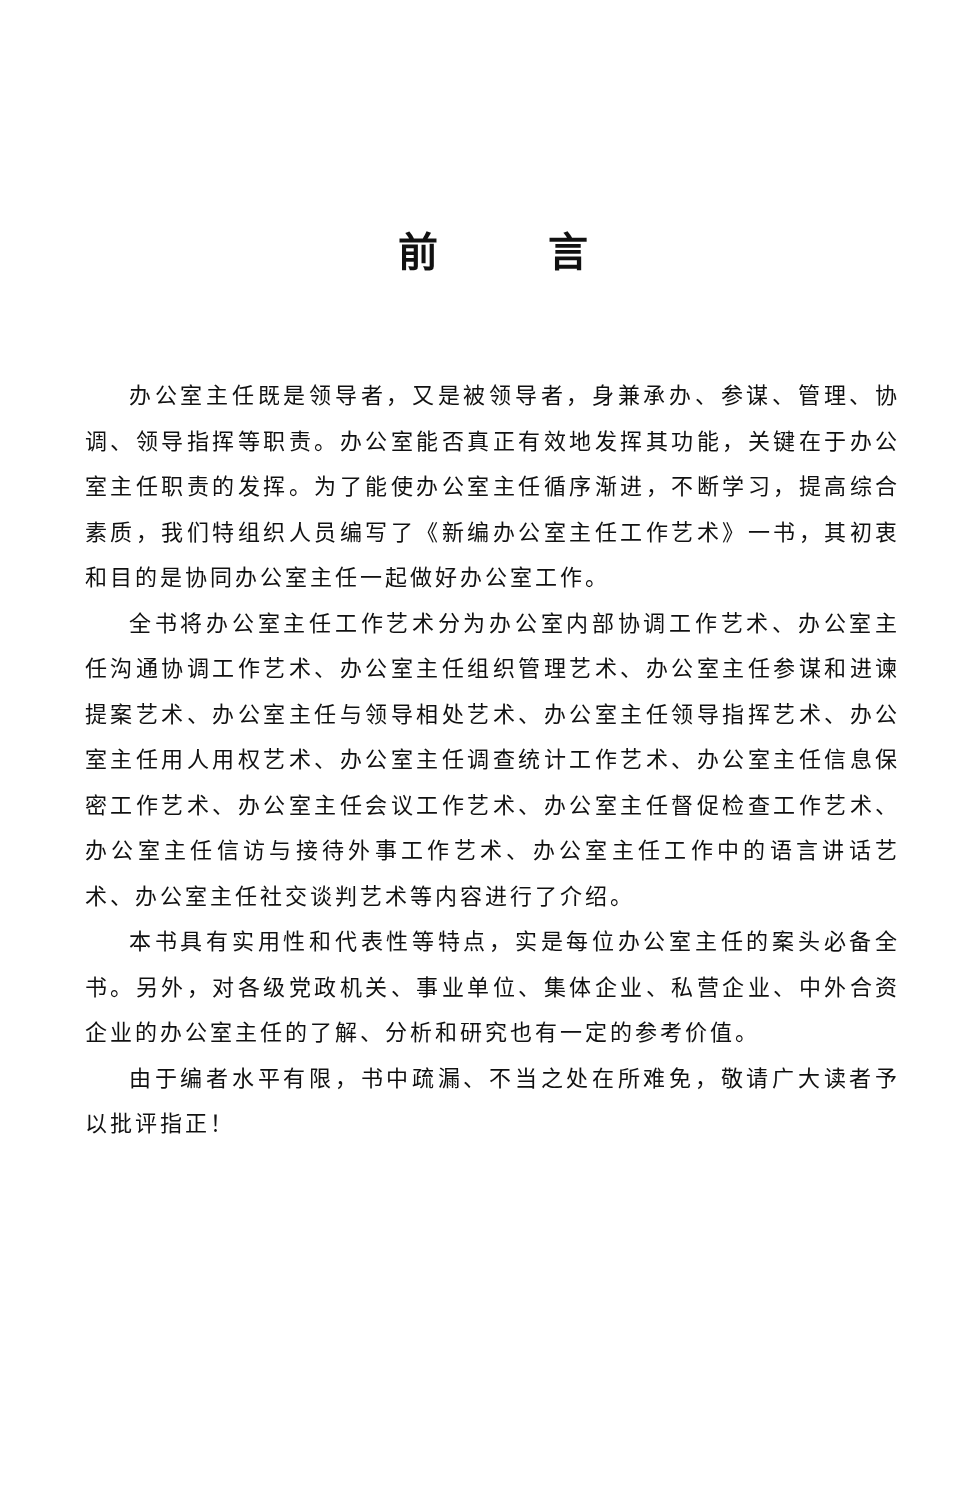前言
办公室主任既是领导者，又是被领导者，身兼承办、参谋、管理、协调、领导指挥等职责。办公室能否真正有效地发挥其功能，关键在于办公室主任职责的发挥。为了能使办公室主任循序渐进，不断学习，提高综合素质，我们特组织人员编写了《新编办公室主任工作艺术》一书，其初衷和目的是协同办公室主任一起做好办公室工作。
全书将办公室主任工作艺术分为办公室内部协调工作艺术、办公室主任沟通协调工作艺术、办公室主任组织管理艺术、办公室主任参谋和进谏提案艺术、办公室主任与领导相处艺术、办公室主任领导指挥艺术、办公室主任用人用权艺术、办公室主任调查统计工作艺术、办公室主任信息保密工作艺术、办公室主任会议工作艺术、办公室主任督促检查工作艺术、办公室主任信访与接待外事工作艺术、办公室主任工作中的语言讲话艺术、办公室主任社交谈判艺术等内容进行了介绍。
本书具有实用性和代表性等特点，实是每位办公室主任的案头必备全书。另外，对各级党政机关、事业单位、集体企业、私营企业、中外合资企业的办公室主任的了解、分析和研究也有一定的参考价值。
由于编者水平有限，书中疏漏、不当之处在所难免，敬请广大读者予以批评指正！